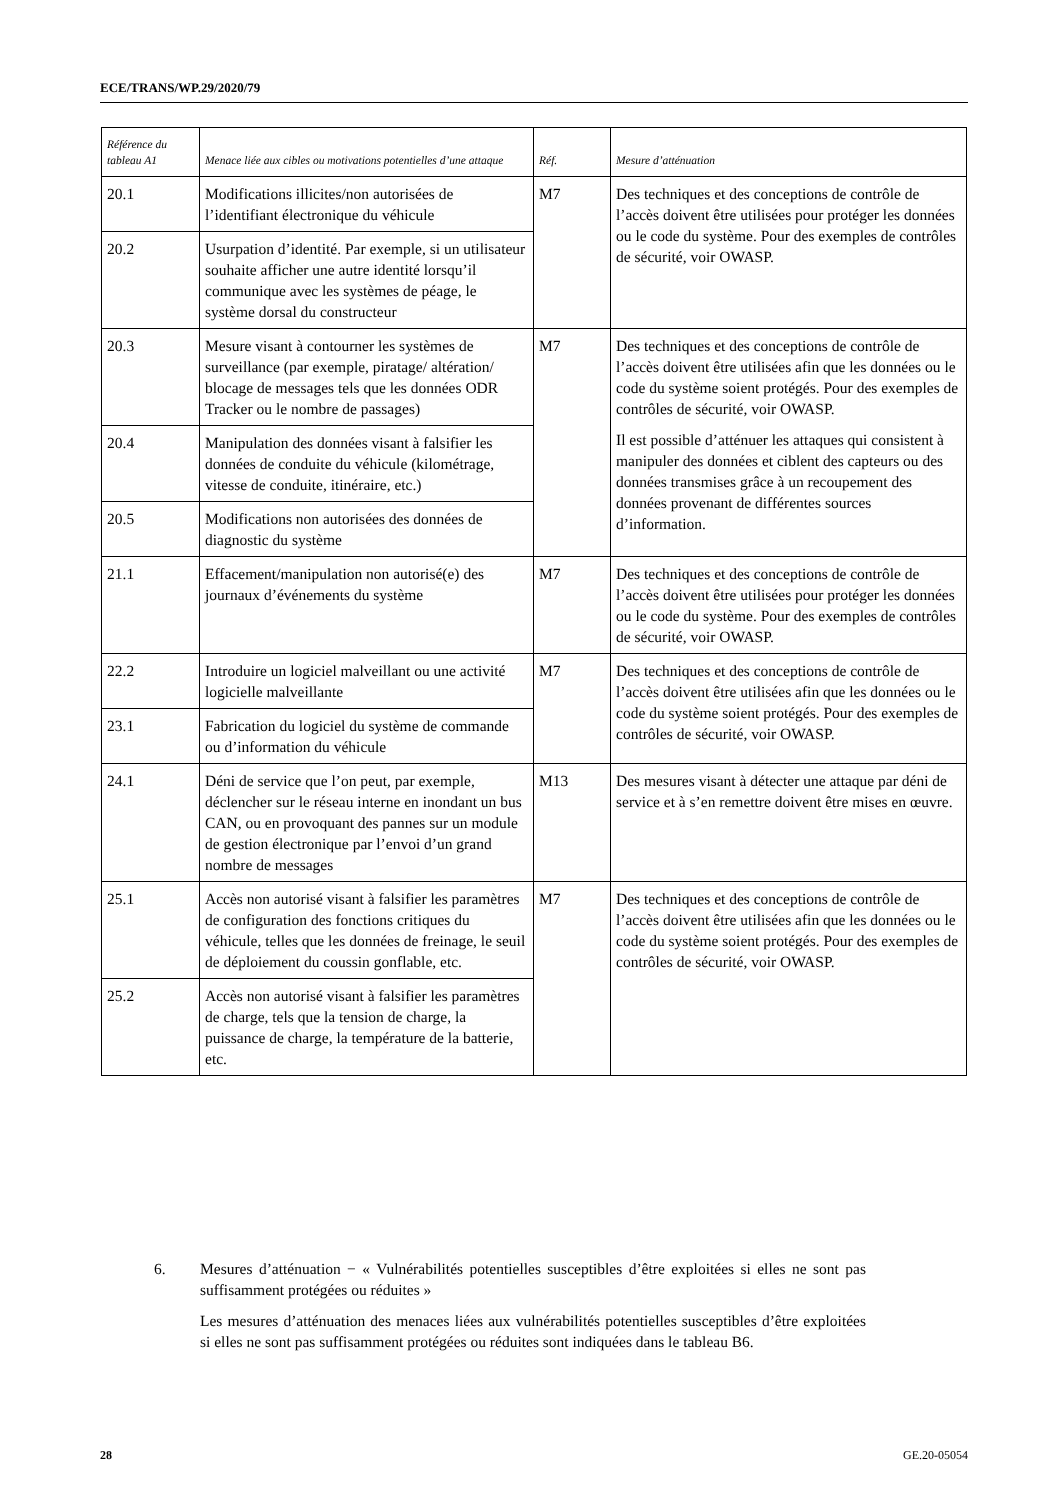ECE/TRANS/WP.29/2020/79
| Référence du tableau A1 | Menace liée aux cibles ou motivations potentielles d’une attaque | Réf. | Mesure d’atténuation |
| --- | --- | --- | --- |
| 20.1 | Modifications illicites/non autorisées de l’identifiant électronique du véhicule | M7 | Des techniques et des conceptions de contrôle de l’accès doivent être utilisées pour protéger les données ou le code du système. Pour des exemples de contrôles de sécurité, voir OWASP. |
| 20.2 | Usurpation d’identité. Par exemple, si un utilisateur souhaite afficher une autre identité lorsqu’il communique avec les systèmes de péage, le système dorsal du constructeur | | |
| 20.3 | Mesure visant à contourner les systèmes de surveillance (par exemple, piratage/ altération/ blocage de messages tels que les données ODR Tracker ou le nombre de passages) | M7 | Des techniques et des conceptions de contrôle de l’accès doivent être utilisées afin que les données ou le code du système soient protégés. Pour des exemples de contrôles de sécurité, voir OWASP. Il est possible d’atténuer les attaques qui consistent à manipuler des données et ciblent des capteurs ou des données transmises grâce à un recoupement des données provenant de différentes sources d’information. |
| 20.4 | Manipulation des données visant à falsifier les données de conduite du véhicule (kilométrage, vitesse de conduite, itinéraire, etc.) | | |
| 20.5 | Modifications non autorisées des données de diagnostic du système | | |
| 21.1 | Effacement/manipulation non autorisé(e) des journaux d’événements du système | M7 | Des techniques et des conceptions de contrôle de l’accès doivent être utilisées pour protéger les données ou le code du système. Pour des exemples de contrôles de sécurité, voir OWASP. |
| 22.2 | Introduire un logiciel malveillant ou une activité logicielle malveillante | M7 | Des techniques et des conceptions de contrôle de l’accès doivent être utilisées afin que les données ou le code du système soient protégés. Pour des exemples de contrôles de sécurité, voir OWASP. |
| 23.1 | Fabrication du logiciel du système de commande ou d’information du véhicule | | |
| 24.1 | Déni de service que l’on peut, par exemple, déclencher sur le réseau interne en inondant un bus CAN, ou en provoquant des pannes sur un module de gestion électronique par l’envoi d’un grand nombre de messages | M13 | Des mesures visant à détecter une attaque par déni de service et à s’en remettre doivent être mises en œuvre. |
| 25.1 | Accès non autorisé visant à falsifier les paramètres de configuration des fonctions critiques du véhicule, telles que les données de freinage, le seuil de déploiement du coussin gonflable, etc. | M7 | Des techniques et des conceptions de contrôle de l’accès doivent être utilisées afin que les données ou le code du système soient protégés. Pour des exemples de contrôles de sécurité, voir OWASP. |
| 25.2 | Accès non autorisé visant à falsifier les paramètres de charge, tels que la tension de charge, la puissance de charge, la température de la batterie, etc. | | |
6. Mesures d’atténuation − « Vulnérabilités potentielles susceptibles d’être exploitées si elles ne sont pas suffisamment protégées ou réduites »
Les mesures d’atténuation des menaces liées aux vulnérabilités potentielles susceptibles d’être exploitées si elles ne sont pas suffisamment protégées ou réduites sont indiquées dans le tableau B6.
28 GE.20-05054